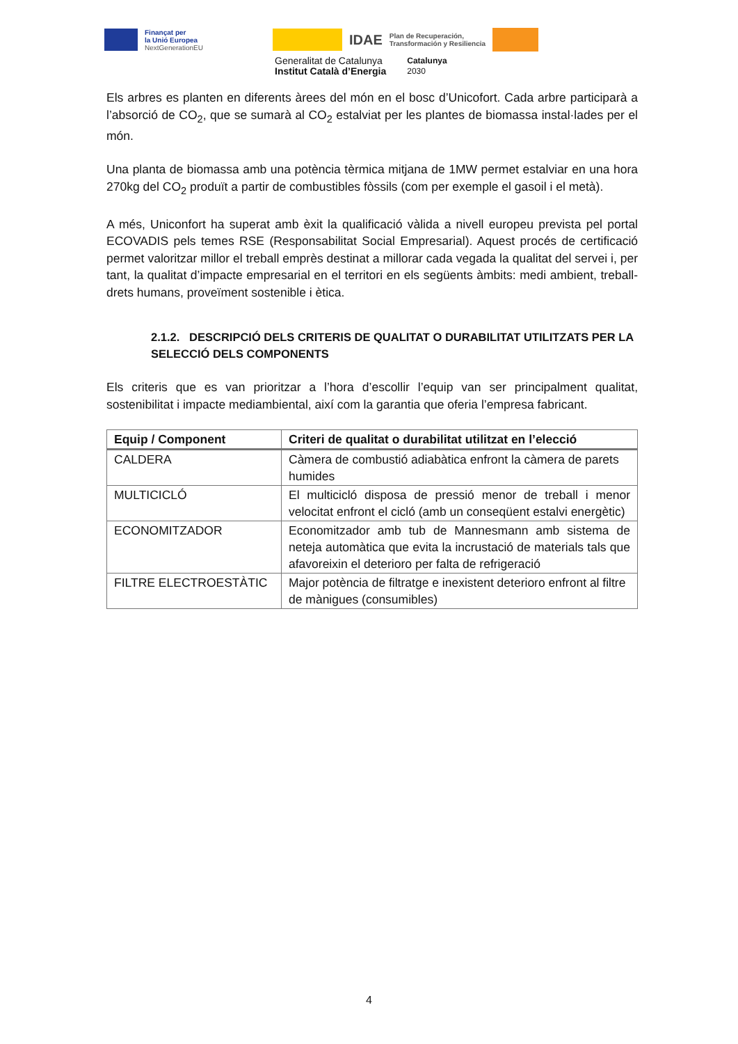Finançat per
la Unió Europea
NextGenerationEU
IDAE
Plan de Recuperación,
Transformación y Resiliencia
Generalitat de Catalunya
Institut Català d’Energia
Catalunya
2030
Els arbres es planten en diferents àrees del món en el bosc d’Unicofort. Cada arbre participarà a l’absorció de CO<sub>2</sub>, que se sumarà al CO<sub>2</sub> estalviat per les plantes de biomassa instal·lades per el món.
Una planta de biomassa amb una potència tèrmica mitjana de 1MW permet estalviar en una hora 270kg del CO<sub>2</sub> produït a partir de combustibles fòssils (com per exemple el gasoil i el metà).
A més, Uniconfort ha superat amb èxit la qualificació vàlida a nivell europeu prevista pel portal ECOVADIS pels temes RSE (Responsabilitat Social Empresarial). Aquest procés de certificació permet valoritzar millor el treball emprès destinat a millorar cada vegada la qualitat del servei i, per tant, la qualitat d’impacte empresarial en el territori en els següents àmbits: medi ambient, treball-drets humans, proveïment sostenible i ètica.
2.1.2. DESCRIPCIÓ DELS CRITERIS DE QUALITAT O DURABILITAT UTILITZATS PER LA SELECCIÓ DELS COMPONENTS
Els criteris que es van prioritzar a l’hora d’escollir l’equip van ser principalment qualitat, sostenibilitat i impacte mediambiental, així com la garantia que oferia l’empresa fabricant.
| Equip / Component | Criteri de qualitat o durabilitat utilitzat en l’elecció |
| --- | --- |
| CALDERA | Càmera de combustió adiabàtica enfront la càmera de parets humides |
| MULTICICLÓ | El multicicló disposa de pressió menor de treball i menor velocitat enfront el cicló (amb un conseqüent estalvi energètic) |
| ECONOMITZADOR | Economitzador amb tub de Mannesmann amb sistema de neteja automàtica que evita la incrustació de materials tals que afavoreixin el deterioro per falta de refrigeració |
| FILTRE ELECTROESTÀTIC | Major potència de filtratge e inexistent deterioro enfront al filtre de mànigues (consumibles) |
4